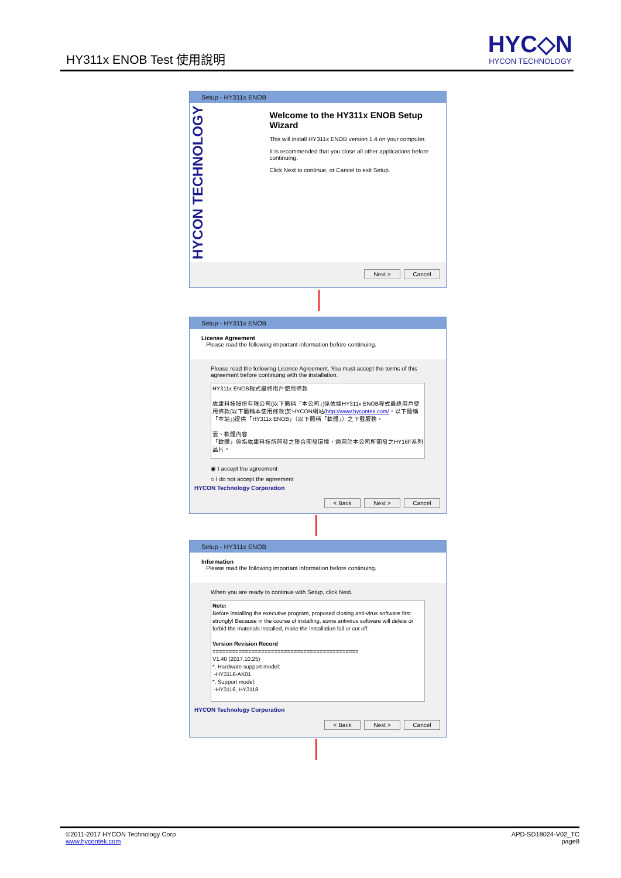HY311x ENOB Test 使用說明
HYC◇N
HYCON TECHNOLOGY
Setup - HY311x ENOB
HYCON TECHNOLOGY
Welcome to the HY311x ENOB Setup Wizard
This will install HY311x ENOB version 1.4 on your computer.
It is recommended that you close all other applications before continuing.
Click Next to continue, or Cancel to exit Setup.
Next > Cancel
Setup - HY311x ENOB
License Agreement
Please read the following important information before continuing.
Please read the following License Agreement. You must accept the terms of this agreement before continuing with the installation.
HY311x ENOB程式最終用戶使用條款
紘康科技股份有限公司(以下簡稱「本公司」)係依據HY311x ENOB程式最終用戶使用條款(以下簡稱本使用條款)於HYCON網站(http://www.hycontek.com/，以下簡稱「本站」)提供「HY311x ENOB」（以下簡稱「軟體」）之下載服務。
壹、軟體內容
「軟體」係指紘康科技所開發之整合開發環境，適用於本公司所開發之HY16F系列晶片。
◉ I accept the agreement
○ I do not accept the agreement
HYCON Technology Corporation
< Back Next > Cancel
Setup - HY311x ENOB
Information
Please read the following important information before continuing.
When you are ready to continue with Setup, click Next.
Note:
Before installing the executive program, proposed closing anti-virus software first strongly! Because in the course of installing, some antivirus software will delete or forbid the materials installed, make the installation fail or cut off.
Version Revision Record
=============================================
V1.40 (2017.10.25)
*. Hardware support model:
-HY3118-AK01
*. Support model:
-HY3116, HY3118
HYCON Technology Corporation
< Back Next > Cancel
APD-SD18024-V02_TC
page8
©2011-2017 HYCON Technology Corp
www.hycontek.com